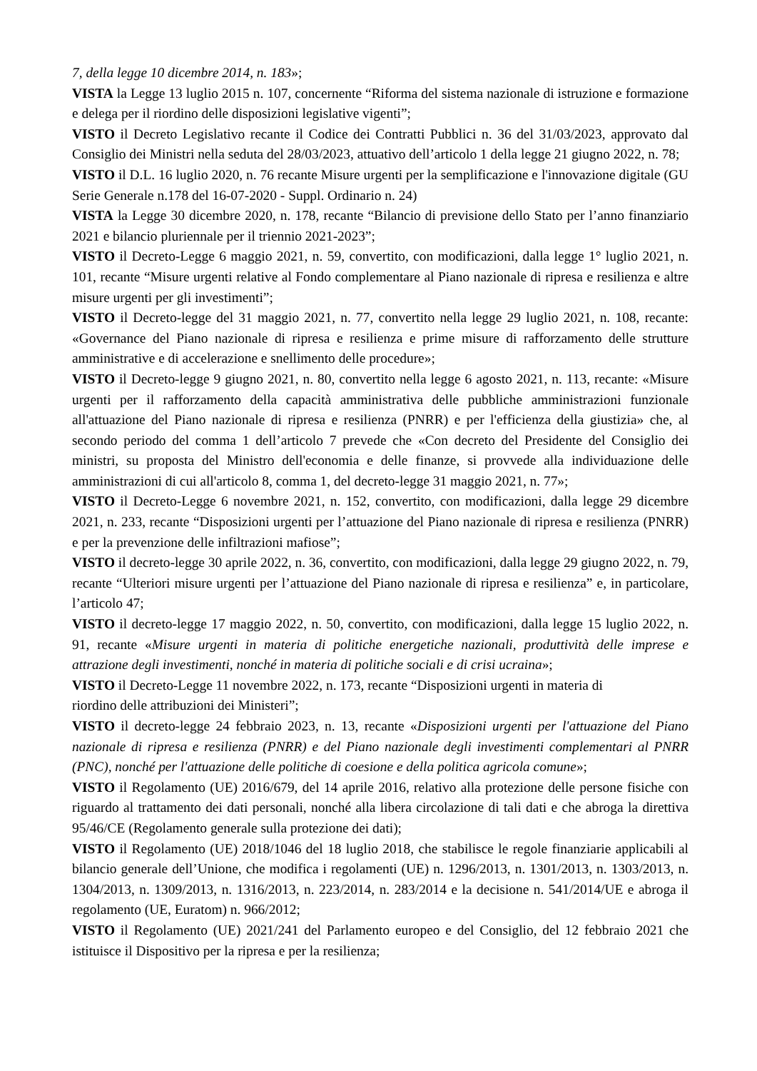7, della legge 10 dicembre 2014, n. 183»;
VISTA la Legge 13 luglio 2015 n. 107, concernente “Riforma del sistema nazionale di istruzione e formazione e delega per il riordino delle disposizioni legislative vigenti”;
VISTO il Decreto Legislativo recante il Codice dei Contratti Pubblici n. 36 del 31/03/2023, approvato dal Consiglio dei Ministri nella seduta del 28/03/2023, attuativo dell’articolo 1 della legge 21 giugno 2022, n. 78;
VISTO il D.L. 16 luglio 2020, n. 76 recante Misure urgenti per la semplificazione e l'innovazione digitale (GU Serie Generale n.178 del 16-07-2020 - Suppl. Ordinario n. 24)
VISTA la Legge 30 dicembre 2020, n. 178, recante “Bilancio di previsione dello Stato per l’anno finanziario 2021 e bilancio pluriennale per il triennio 2021-2023”;
VISTO il Decreto-Legge 6 maggio 2021, n. 59, convertito, con modificazioni, dalla legge 1° luglio 2021, n. 101, recante “Misure urgenti relative al Fondo complementare al Piano nazionale di ripresa e resilienza e altre misure urgenti per gli investimenti”;
VISTO il Decreto-legge del 31 maggio 2021, n. 77, convertito nella legge 29 luglio 2021, n. 108, recante: «Governance del Piano nazionale di ripresa e resilienza e prime misure di rafforzamento delle strutture amministrative e di accelerazione e snellimento delle procedure»;
VISTO il Decreto-legge 9 giugno 2021, n. 80, convertito nella legge 6 agosto 2021, n. 113, recante: «Misure urgenti per il rafforzamento della capacità amministrativa delle pubbliche amministrazioni funzionale all'attuazione del Piano nazionale di ripresa e resilienza (PNRR) e per l'efficienza della giustizia» che, al secondo periodo del comma 1 dell’articolo 7 prevede che «Con decreto del Presidente del Consiglio dei ministri, su proposta del Ministro dell'economia e delle finanze, si provvede alla individuazione delle amministrazioni di cui all'articolo 8, comma 1, del decreto-legge 31 maggio 2021, n. 77»;
VISTO il Decreto-Legge 6 novembre 2021, n. 152, convertito, con modificazioni, dalla legge 29 dicembre 2021, n. 233, recante “Disposizioni urgenti per l’attuazione del Piano nazionale di ripresa e resilienza (PNRR) e per la prevenzione delle infiltrazioni mafiose”;
VISTO il decreto-legge 30 aprile 2022, n. 36, convertito, con modificazioni, dalla legge 29 giugno 2022, n. 79, recante “Ulteriori misure urgenti per l’attuazione del Piano nazionale di ripresa e resilienza” e, in particolare, l’articolo 47;
VISTO il decreto-legge 17 maggio 2022, n. 50, convertito, con modificazioni, dalla legge 15 luglio 2022, n. 91, recante «Misure urgenti in materia di politiche energetiche nazionali, produttività delle imprese e attrazione degli investimenti, nonché in materia di politiche sociali e di crisi ucraina»;
VISTO il Decreto-Legge 11 novembre 2022, n. 173, recante “Disposizioni urgenti in materia di
riordino delle attribuzioni dei Ministeri”;
VISTO il decreto-legge 24 febbraio 2023, n. 13, recante «Disposizioni urgenti per l'attuazione del Piano nazionale di ripresa e resilienza (PNRR) e del Piano nazionale degli investimenti complementari al PNRR (PNC), nonché per l'attuazione delle politiche di coesione e della politica agricola comune»;
VISTO il Regolamento (UE) 2016/679, del 14 aprile 2016, relativo alla protezione delle persone fisiche con riguardo al trattamento dei dati personali, nonché alla libera circolazione di tali dati e che abroga la direttiva 95/46/CE (Regolamento generale sulla protezione dei dati);
VISTO il Regolamento (UE) 2018/1046 del 18 luglio 2018, che stabilisce le regole finanziarie applicabili al bilancio generale dell’Unione, che modifica i regolamenti (UE) n. 1296/2013, n. 1301/2013, n. 1303/2013, n. 1304/2013, n. 1309/2013, n. 1316/2013, n. 223/2014, n. 283/2014 e la decisione n. 541/2014/UE e abroga il regolamento (UE, Euratom) n. 966/2012;
VISTO il Regolamento (UE) 2021/241 del Parlamento europeo e del Consiglio, del 12 febbraio 2021 che istituisce il Dispositivo per la ripresa e per la resilienza;